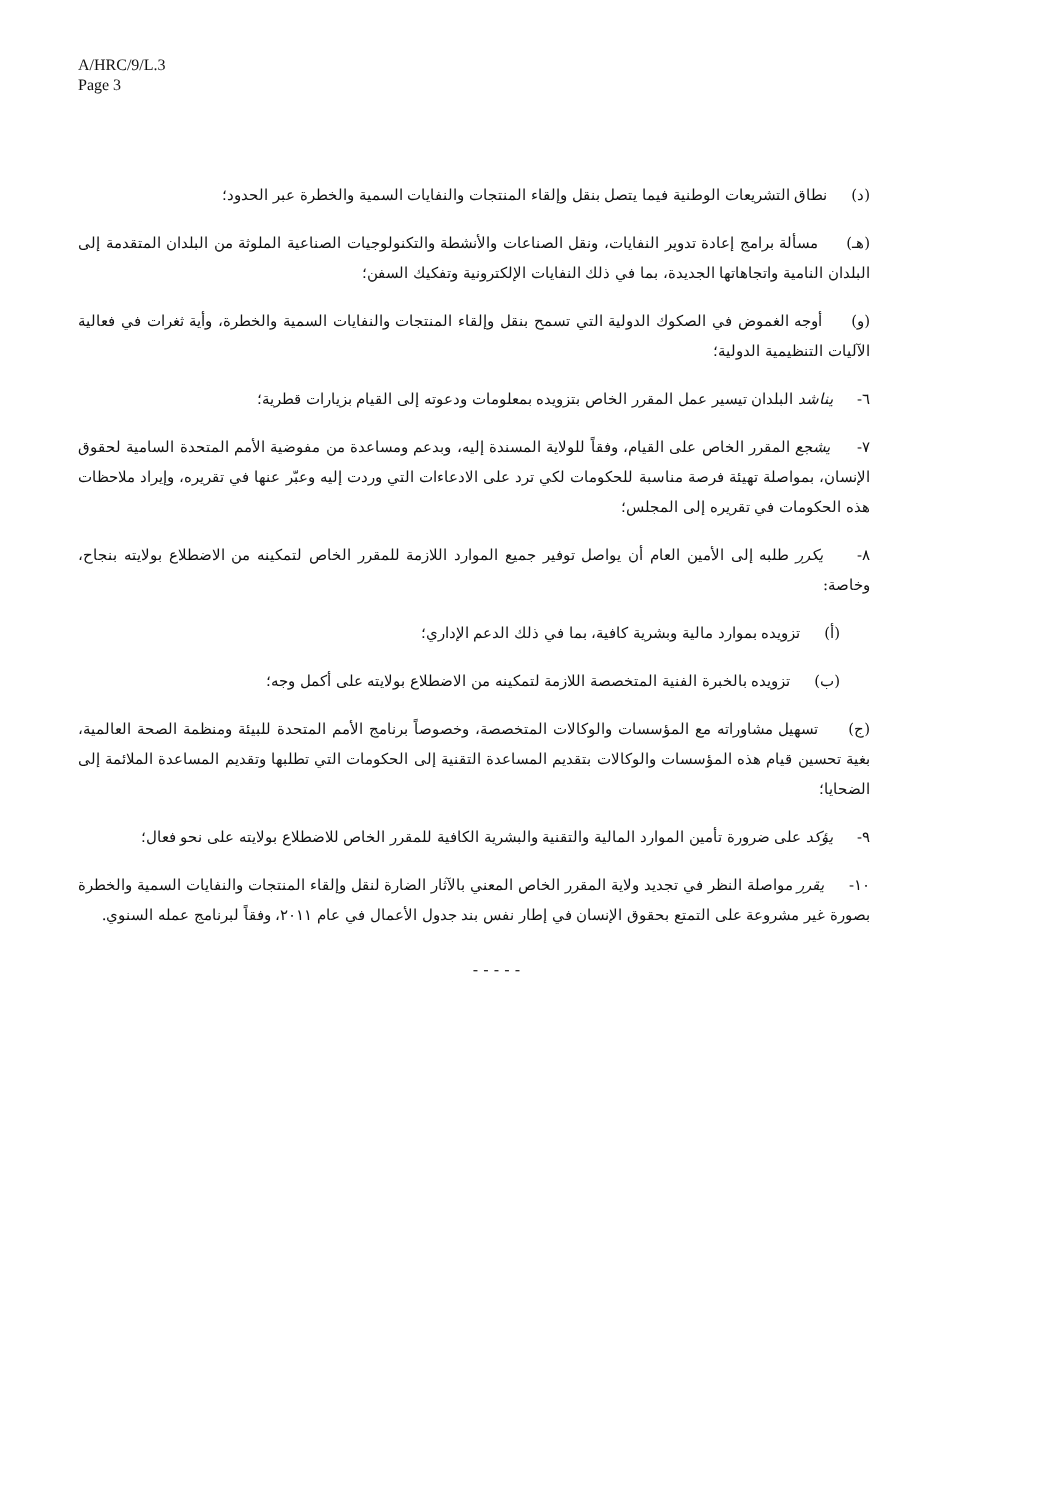A/HRC/9/L.3
Page 3
(د) نطاق التشريعات الوطنية فيما يتصل بنقل وإلقاء المنتجات والنفايات السمية والخطرة عبر الحدود؛
(هـ) مسألة برامج إعادة تدوير النفايات، ونقل الصناعات والأنشطة والتكنولوجيات الصناعية الملوثة من البلدان المتقدمة إلى البلدان النامية واتجاهاتها الجديدة، بما في ذلك النفايات الإلكترونية وتفكيك السفن؛
(و) أوجه الغموض في الصكوك الدولية التي تسمح بنقل وإلقاء المنتجات والنفايات السمية والخطرة، وأية ثغرات في فعالية الآليات التنظيمية الدولية؛
٦- يناشد البلدان تيسير عمل المقرر الخاص بتزويده بمعلومات ودعوته إلى القيام بزيارات قطرية؛
٧- يشجع المقرر الخاص على القيام، وفقاً للولاية المسندة إليه، وبدعم ومساعدة من مفوضية الأمم المتحدة السامية لحقوق الإنسان، بمواصلة تهيئة فرصة مناسبة للحكومات لكي ترد على الادعاءات التي وردت إليه وعبّر عنها في تقريره، وإيراد ملاحظات هذه الحكومات في تقريره إلى المجلس؛
٨- يكرر طلبه إلى الأمين العام أن يواصل توفير جميع الموارد اللازمة للمقرر الخاص لتمكينه من الاضطلاع بولايته بنجاح، وخاصة:
(أ) تزويده بموارد مالية وبشرية كافية، بما في ذلك الدعم الإداري؛
(ب) تزويده بالخبرة الفنية المتخصصة اللازمة لتمكينه من الاضطلاع بولايته على أكمل وجه؛
(ج) تسهيل مشاوراته مع المؤسسات والوكالات المتخصصة، وخصوصاً برنامج الأمم المتحدة للبيئة ومنظمة الصحة العالمية، بغية تحسين قيام هذه المؤسسات والوكالات بتقديم المساعدة التقنية إلى الحكومات التي تطلبها وتقديم المساعدة الملائمة إلى الضحايا؛
٩- يؤكد على ضرورة تأمين الموارد المالية والتقنية والبشرية الكافية للمقرر الخاص للاضطلاع بولايته على نحو فعال؛
١٠- يقرر مواصلة النظر في تجديد ولاية المقرر الخاص المعني بالآثار الضارة لنقل وإلقاء المنتجات والنفايات السمية والخطرة بصورة غير مشروعة على التمتع بحقوق الإنسان في إطار نفس بند جدول الأعمال في عام ٢٠١١، وفقاً لبرنامج عمله السنوي.
- - - - -